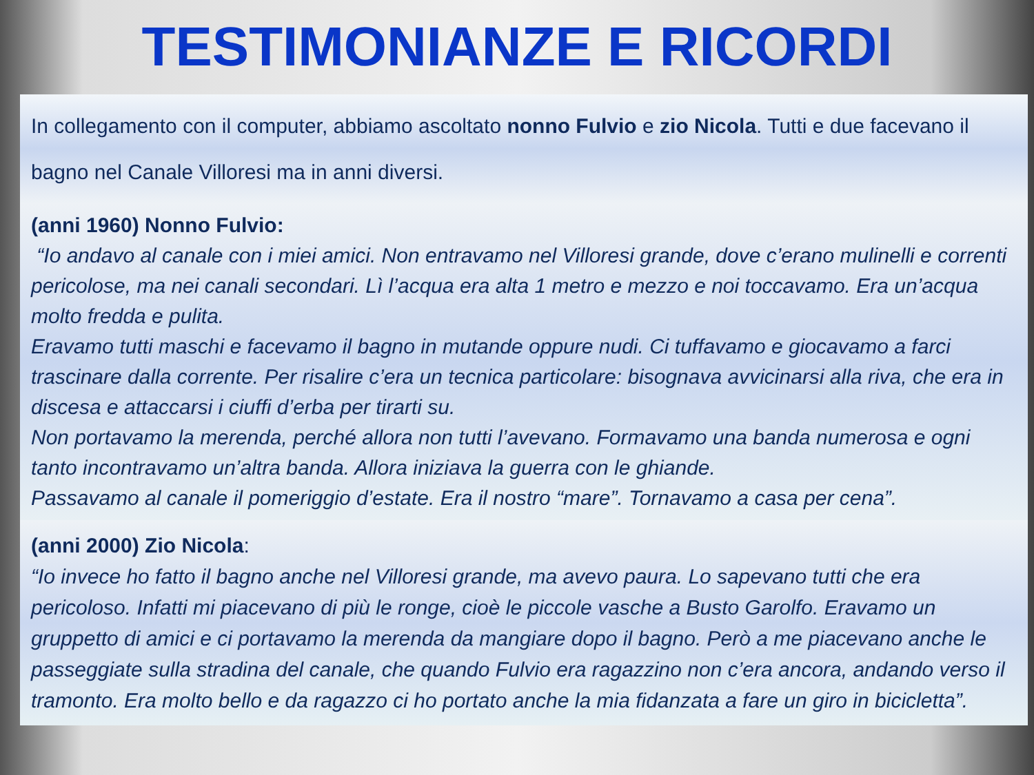TESTIMONIANZE E RICORDI
In collegamento con il computer, abbiamo ascoltato nonno Fulvio e zio Nicola. Tutti e due facevano il bagno nel Canale Villoresi ma in anni diversi.
(anni 1960) Nonno Fulvio:
“Io andavo al canale con i miei amici. Non entravamo nel Villoresi grande, dove c’erano mulinelli e correnti pericolose, ma nei canali secondari. Lì l’acqua era alta 1 metro e mezzo e noi toccavamo. Era un’acqua molto fredda e pulita.
Eravamo tutti maschi e facevamo il bagno in mutande oppure nudi. Ci tuffavamo e giocavamo a farci trascinare dalla corrente. Per risalire c’era un tecnica particolare: bisognava avvicinarsi alla riva, che era in discesa e attaccarsi i ciuffi d’erba per tirarti su.
Non portavamo la merenda, perché allora non tutti l’avevano. Formavamo una banda numerosa e ogni tanto incontravamo un’altra banda. Allora iniziava la guerra con le ghiande.
Passavamo al canale il pomeriggio d’estate. Era il nostro “mare”. Tornavamo a casa per cena”.
(anni 2000) Zio Nicola:
“Io invece ho fatto il bagno anche nel Villoresi grande, ma avevo paura. Lo sapevano tutti che era pericoloso. Infatti mi piacevano di più le ronge, cioè le piccole vasche a Busto Garolfo. Eravamo un gruppetto di amici e ci portavamo la merenda da mangiare dopo il bagno. Però a me piacevano anche le passeggiate sulla stradina del canale, che quando Fulvio era ragazzino non c’era ancora, andando verso il tramonto. Era molto bello e da ragazzo ci ho portato anche la mia fidanzata a fare un giro in bicicletta”.